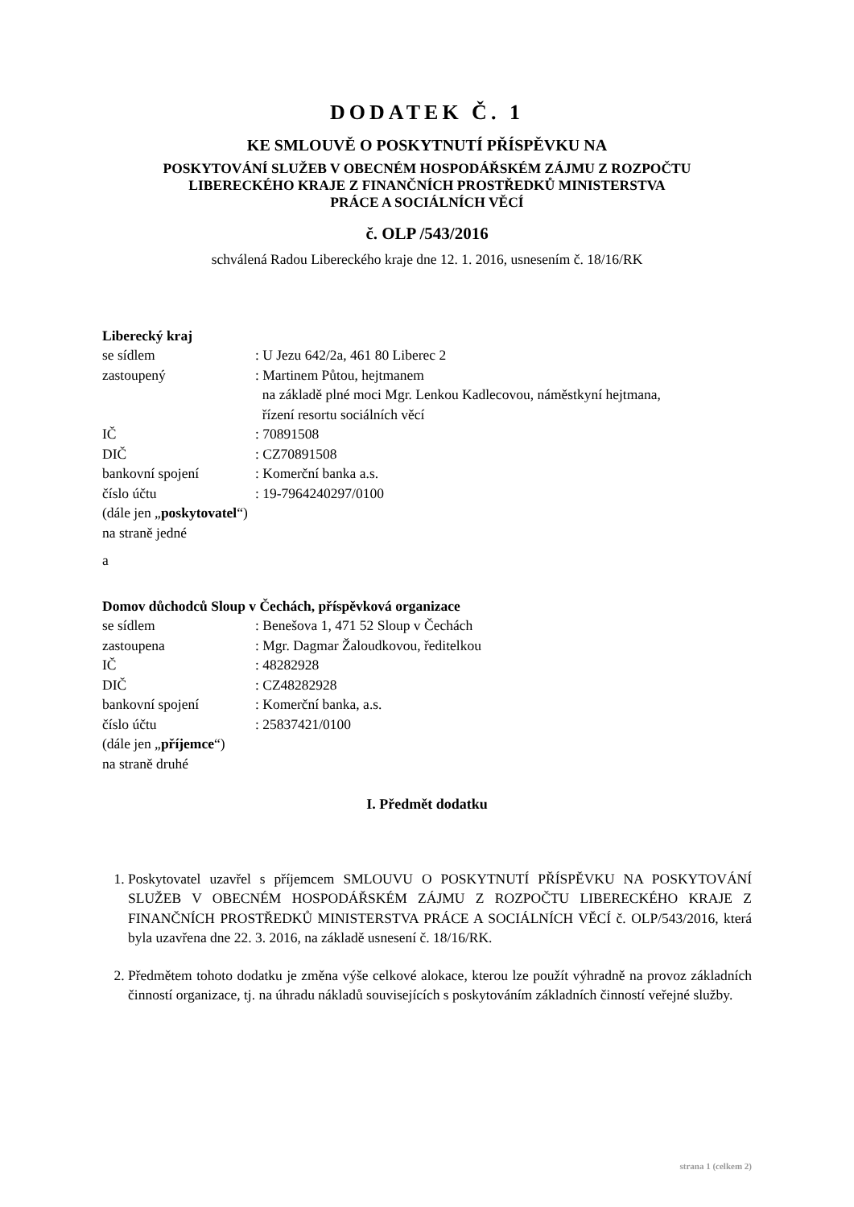DODATEK Č. 1
KE SMLOUVĚ O POSKYTNUTÍ PŘÍSPĚVKU NA
POSKYTOVÁNÍ SLUŽEB V OBECNÉM HOSPODÁŘSKÉM ZÁJMU Z ROZPOČTU
LIBERECKÉHO KRAJE Z FINANČNÍCH PROSTŘEDKŮ MINISTERSTVA
PRÁCE A SOCIÁLNÍCH VĚCÍ
č. OLP /543/2016
schválená Radou Libereckého kraje dne 12. 1. 2016, usnesením č. 18/16/RK
Liberecký kraj
se sídlem: U Jezu 642/2a, 461 80 Liberec 2
zastoupený: Martinem Půtou, hejtmanem
na základě plné moci Mgr. Lenkou Kadlecovou, náměstkyní hejtmana,
řízení resortu sociálních věcí
IČ: 70891508
DIČ: CZ70891508
bankovní spojení: Komerční banka a.s.
číslo účtu: 19-7964240297/0100
(dále jen „poskytovatel“)
na straně jedné
a
Domov důchodců Sloup v Čechách, příspěvková organizace
se sídlem: Benešova 1, 471 52 Sloup v Čechách
zastoupena: Mgr. Dagmar Žaloudkovou, ředitelkou
IČ: 48282928
DIČ: CZ48282928
bankovní spojení: Komerční banka, a.s.
číslo účtu: 25837421/0100
(dále jen „příjemce“)
na straně druhé
I. Předmět dodatku
1. Poskytovatel uzavřel s příjemcem SMLOUVU O POSKYTNUTÍ PŘÍSPĚVKU NA POSKYTOVÁNÍ SLUŽEB V OBECNÉM HOSPODÁŘSKÉM ZÁJMU Z ROZPOČTU LIBERECKÉHO KRAJE Z FINANČNÍCH PROSTŘEDKŮ MINISTERSTVA PRÁCE A SOCIÁLNÍCH VĚCÍ č. OLP/543/2016, která byla uzavřena dne 22. 3. 2016, na základě usnesení č. 18/16/RK.
2. Předmětem tohoto dodatku je změna výše celkové alokace, kterou lze použít výhradně na provoz základních činností organizace, tj. na úhradu nákladů souvisejících s poskytováním základních činností veřejné služby.
strana 1 (celkem 2)